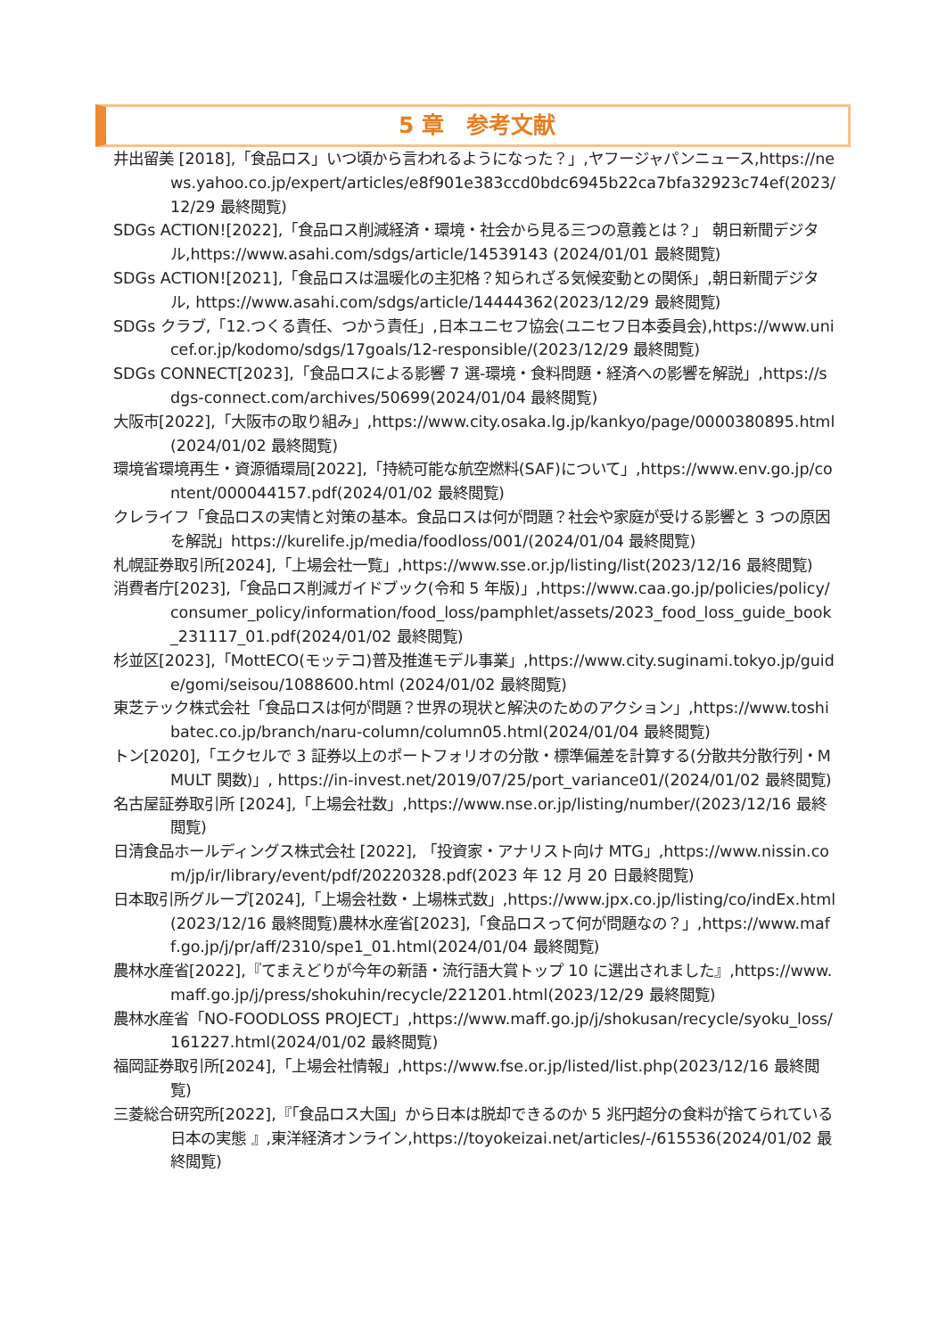5 章　参考文献
井出留美 [2018],「食品ロス」いつ頃から言われるようになった？」,ヤフージャパンニュース,https://news.yahoo.co.jp/expert/articles/e8f901e383ccd0bdc6945b22ca7bfa32923c74ef(2023/12/29 最終閲覧)
SDGs ACTION![2022],「食品ロス削減経済・環境・社会から見る三つの意義とは？」 朝日新聞デジタル,https://www.asahi.com/sdgs/article/14539143 (2024/01/01 最終閲覧)
SDGs ACTION![2021],「食品ロスは温暖化の主犯格？知られざる気候変動との関係」,朝日新聞デジタル, https://www.asahi.com/sdgs/article/14444362(2023/12/29 最終閲覧)
SDGs クラブ,「12.つくる責任、つかう責任」,日本ユニセフ協会(ユニセフ日本委員会),https://www.unicef.or.jp/kodomo/sdgs/17goals/12-responsible/(2023/12/29 最終閲覧)
SDGs CONNECT[2023],「食品ロスによる影響 7 選-環境・食料問題・経済への影響を解説」,https://sdgs-connect.com/archives/50699(2024/01/04 最終閲覧)
大阪市[2022],「大阪市の取り組み」,https://www.city.osaka.lg.jp/kankyo/page/0000380895.html(2024/01/02 最終閲覧)
環境省環境再生・資源循環局[2022],「持続可能な航空燃料(SAF)について」,https://www.env.go.jp/content/000044157.pdf(2024/01/02 最終閲覧)
クレライフ「食品ロスの実情と対策の基本。食品ロスは何が問題？社会や家庭が受ける影響と 3 つの原因を解説」https://kurelife.jp/media/foodloss/001/(2024/01/04 最終閲覧)
札幌証券取引所[2024],「上場会社一覧」,https://www.sse.or.jp/listing/list(2023/12/16 最終閲覧)
消費者庁[2023],「食品ロス削減ガイドブック(令和 5 年版)」,https://www.caa.go.jp/policies/policy/consumer_policy/information/food_loss/pamphlet/assets/2023_food_loss_guide_book_231117_01.pdf(2024/01/02 最終閲覧)
杉並区[2023],「MottECO(モッテコ)普及推進モデル事業」,https://www.city.suginami.tokyo.jp/guide/gomi/seisou/1088600.html (2024/01/02 最終閲覧)
東芝テック株式会社「食品ロスは何が問題？世界の現状と解決のためのアクション」,https://www.toshibatec.co.jp/branch/naru-column/column05.html(2024/01/04 最終閲覧)
トン[2020],「エクセルで 3 証券以上のポートフォリオの分散・標準偏差を計算する(分散共分散行列・MMULT 関数)」, https://in-invest.net/2019/07/25/port_variance01/(2024/01/02 最終閲覧)
名古屋証券取引所 [2024],「上場会社数」,https://www.nse.or.jp/listing/number/(2023/12/16 最終閲覧)
日清食品ホールディングス株式会社 [2022], 「投資家・アナリスト向け MTG」,https://www.nissin.com/jp/ir/library/event/pdf/20220328.pdf(2023 年 12 月 20 日最終閲覧)
日本取引所グループ[2024],「上場会社数・上場株式数」,https://www.jpx.co.jp/listing/co/indEx.html(2023/12/16 最終閲覧)農林水産省[2023],「食品ロスって何が問題なの？」,https://www.maff.go.jp/j/pr/aff/2310/spe1_01.html(2024/01/04 最終閲覧)
農林水産省[2022],『てまえどりが今年の新語・流行語大賞トップ 10 に選出されました』,https://www.maff.go.jp/j/press/shokuhin/recycle/221201.html(2023/12/29 最終閲覧)
農林水産省「NO-FOODLOSS PROJECT」,https://www.maff.go.jp/j/shokusan/recycle/syoku_loss/161227.html(2024/01/02 最終閲覧)
福岡証券取引所[2024],「上場会社情報」,https://www.fse.or.jp/listed/list.php(2023/12/16 最終閲覧)
三菱総合研究所[2022],『「食品ロス大国」から日本は脱却できるのか 5 兆円超分の食料が捨てられている日本の実態 』,東洋経済オンライン,https://toyokeizai.net/articles/-/615536(2024/01/02 最終閲覧)